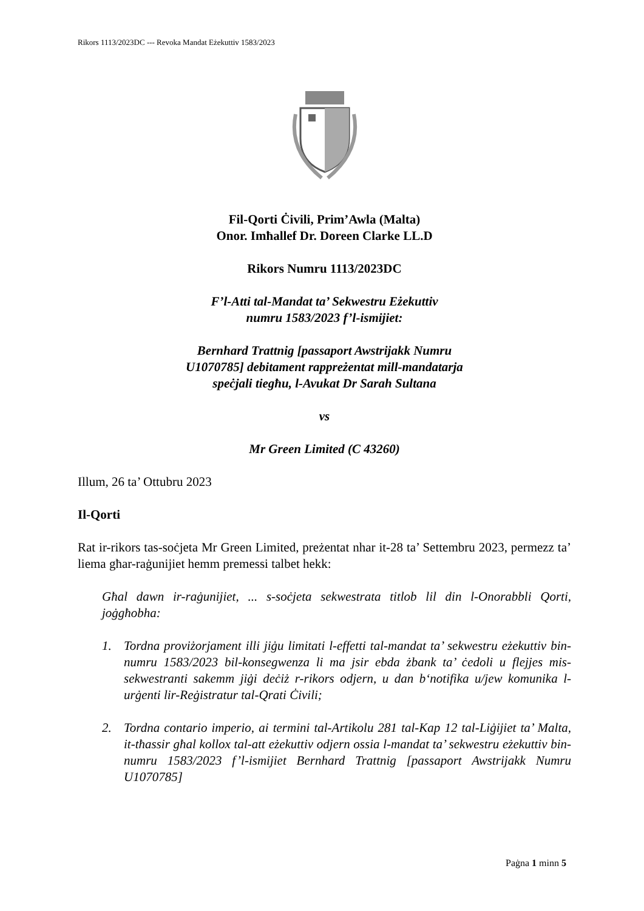Rikors 1113/2023DC --- Revoka Mandat Eżekuttiv 1583/2023
Fil-Qorti Ċivili, Prim’Awla (Malta)
Onor. Imħallef Dr. Doreen Clarke LL.D
Rikors Numru 1113/2023DC
F’l-Atti tal-Mandat ta’ Sekwestru Eżekuttiv
numru 1583/2023 f’l-ismijiet:
Bernhard Trattnig [passaport Awstrijakk Numru
U1070785] debitament rappreżentat mill-mandatarja
speċjali tiegħu, l-Avukat Dr Sarah Sultana
vs
Mr Green Limited (C 43260)
Illum, 26 ta’ Ottubru 2023
Il-Qorti
Rat ir-rikors tas-soċjeta Mr Green Limited, preżentat nhar it-28 ta’ Settembru 2023, permezz ta’ liema għar-raġunijiet hemm premessi talbet hekk:
Għal dawn ir-raġunijiet, ... s-soċjeta sekwestrata titlob lil din l-Onorabbli Qorti, joġgħobha:
1. Tordna proviżorjament illi jiġu limitati l-effetti tal-mandat ta’ sekwestru eżekuttiv bin-numru 1583/2023 bil-konsegwenza li ma jsir ebda żbank ta’ ċedoli u flejjes mis-sekwestranti sakemm jiġi deċiż r-rikors odjern, u dan b‘notifika u/jew komunika l-urġenti lir-Reġistratur tal-Qrati Ċivili;
2. Tordna contario imperio, ai termini tal-Artikolu 281 tal-Kap 12 tal-Liġijiet ta’ Malta, it-tħassir għal kollox tal-att eżekuttiv odjern ossia l-mandat ta’ sekwestru eżekuttiv bin-numru 1583/2023 f’l-ismijiet Bernhard Trattnig [passaport Awstrijakk Numru U1070785]
Paġna 1 minn 5